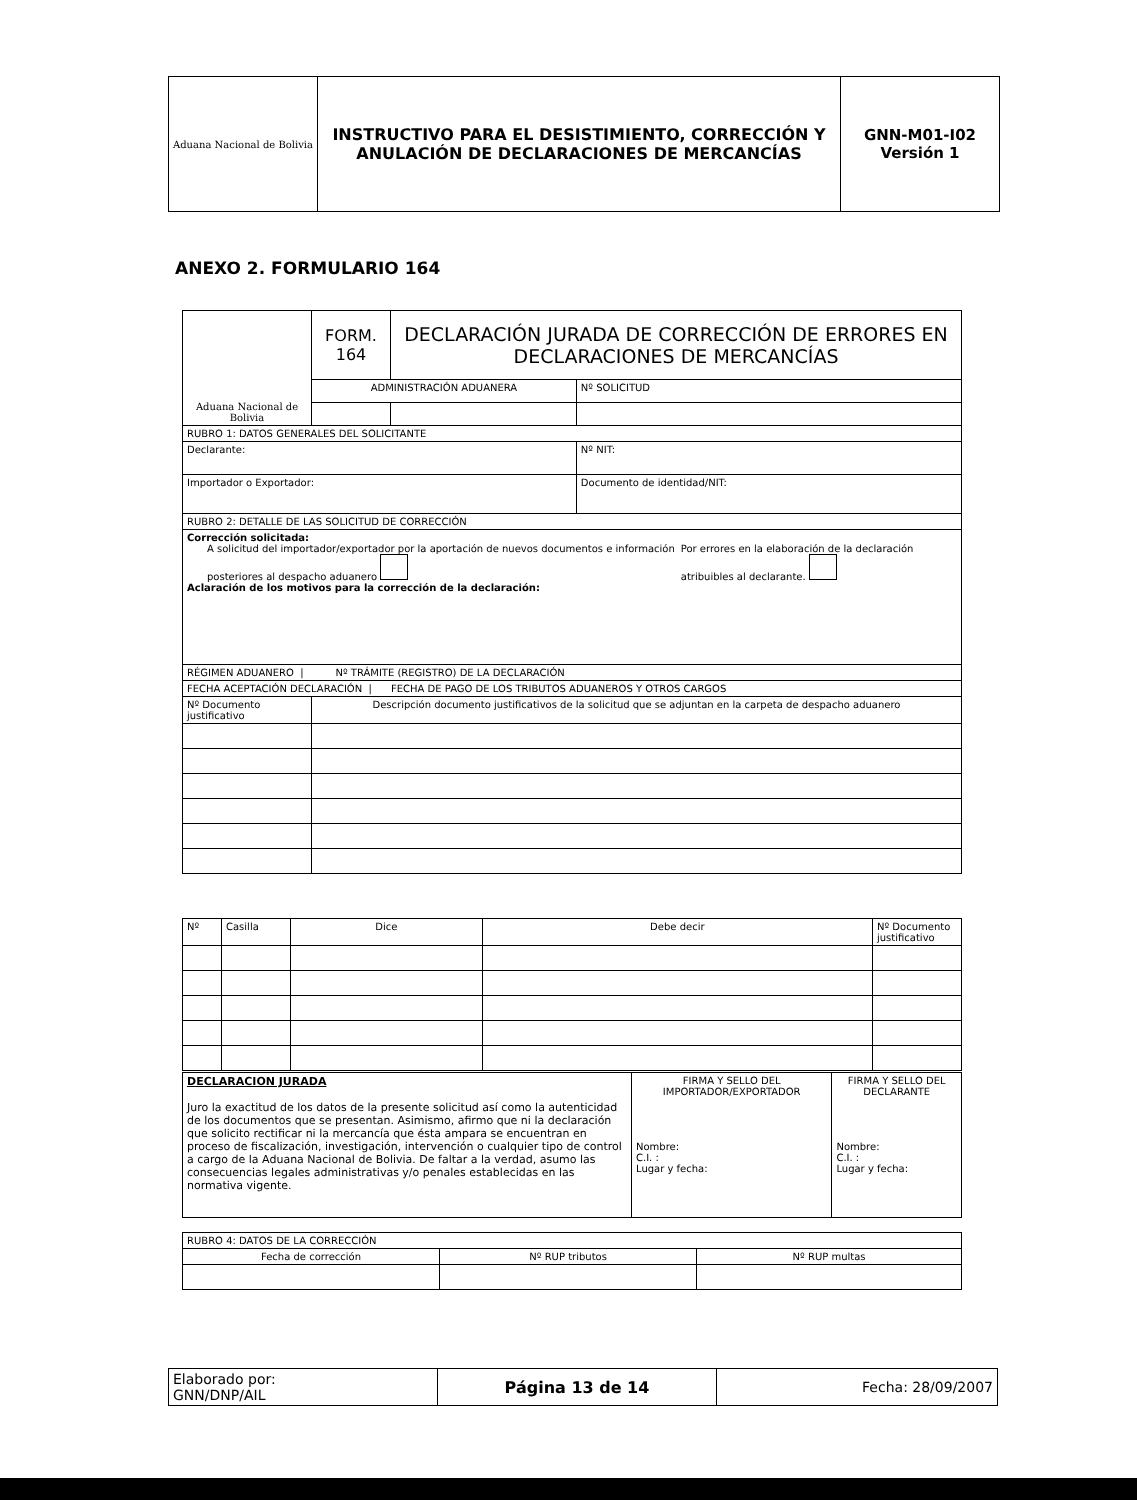| Aduana Nacional de Bolivia | INSTRUCTIVO PARA EL DESISTIMIENTO, CORRECCIÓN Y ANULACIÓN DE DECLARACIONES DE MERCANCÍAS | GNN-M01-I02 Versión 1 |
ANEXO 2. FORMULARIO 164
| Aduana Nacional de Bolivia | FORM. 164 | DECLARACIÓN JURADA DE CORRECCIÓN DE ERRORES EN DECLARACIONES DE MERCANCÍAS | | |
| | ADMINISTRACIÓN ADUANERA | | | Nº SOLICITUD |
| RUBRO 1: DATOS GENERALES DEL SOLICITANTE | | | | |
| Declarante: | | | | Nº NIT: |
| Importador o Exportador: | | | | Documento de identidad/NIT: |
| RUBRO 2: DETALLE DE LAS SOLICITUD DE CORRECCIÓN | | | | |
| Corrección solicitada: A solicitud del importador/exportador por la aportación de nuevos documentos e información posteriores al despacho aduanero Por errores en la elaboración de la declaración atribuibles al declarante. Aclaración de los motivos para la corrección de la declaración: | | | | |
| RÉGIMEN ADUANERO / Nº TRÁMITE (REGISTRO) DE LA DECLARACIÓN | | | | |
| FECHA ACEPTACIÓN DECLARACIÓN / FECHA DE PAGO DE LOS TRIBUTOS ADUANEROS Y OTROS CARGOS | | | | |
| Nº Documento justificativo | Descripción documento justificativos de la solicitud que se adjuntan en la carpeta de despacho aduanero | | | |
| Nº | Casilla | Dice | Debe decir | Nº Documento justificativo |
| DECLARACION JURADA Juro la exactitud de los datos de la presente solicitud así como la autenticidad de los documentos que se presentan. Asimismo, afirmo que ni la declaración que solicito rectificar ni la mercancía que ésta ampara se encuentran en proceso de fiscalización, investigación, intervención o cualquier tipo de control a cargo de la Aduana Nacional de Bolivia. De faltar a la verdad, asumo las consecuencias legales administrativas y/o penales establecidas en las normativa vigente. | FIRMA Y SELLO DEL IMPORTADOR/EXPORTADOR Nombre: C.I. : Lugar y fecha: | FIRMA Y SELLO DEL DECLARANTE Nombre: C.I. : Lugar y fecha: |
| RUBRO 4: DATOS DE LA CORRECCIÓN | | |
| Fecha de corrección | Nº RUP tributos | Nº RUP multas |
| Elaborado por: GNN/DNP/AIL | Página 13 de 14 | Fecha: 28/09/2007 |